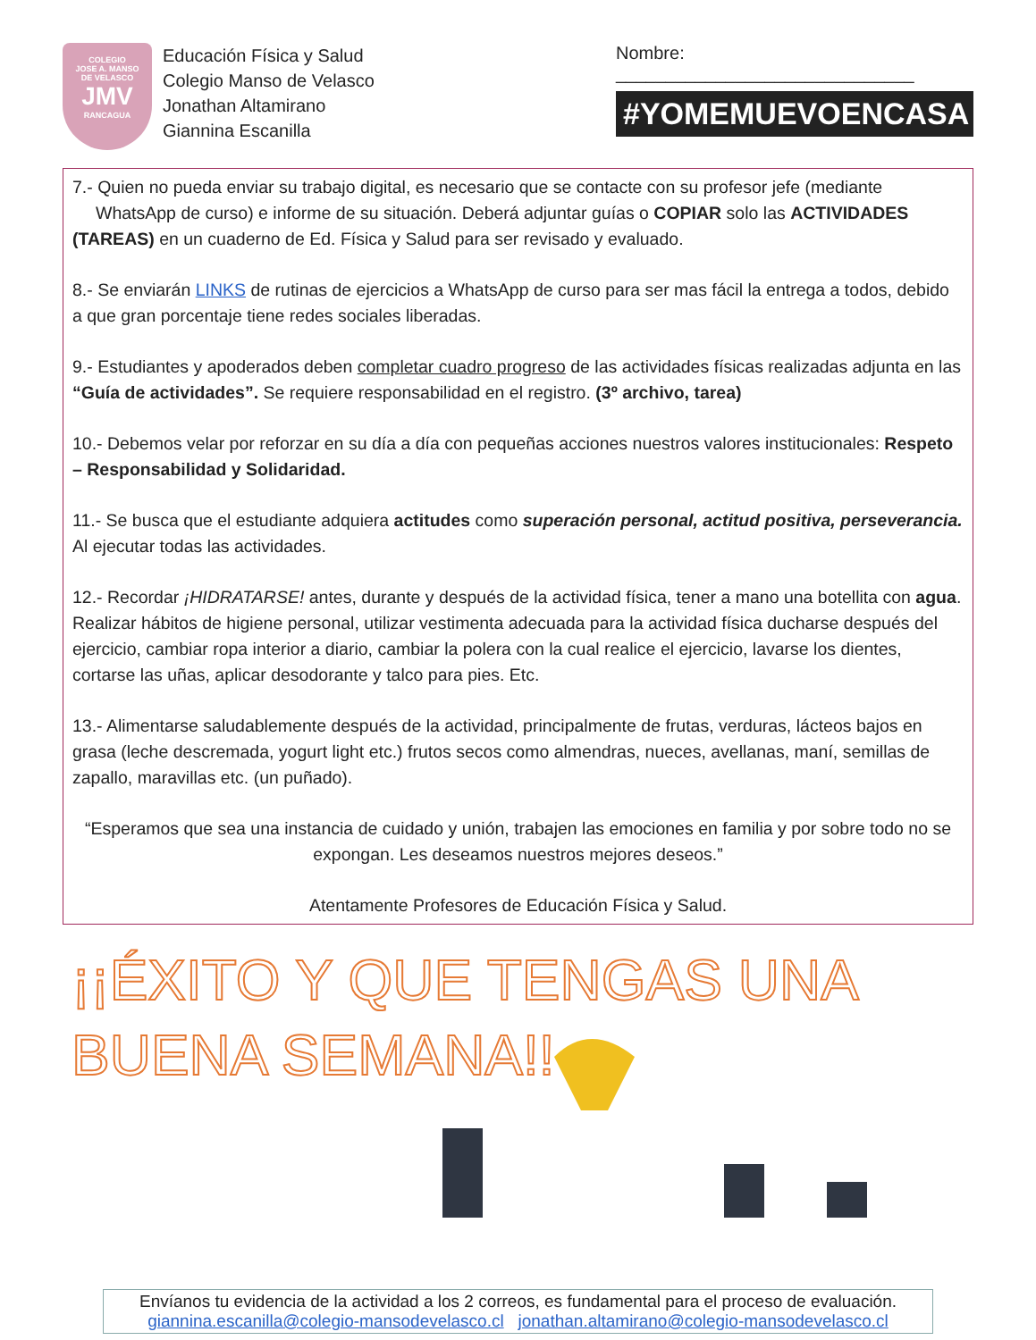COLEGIO
JOSE A. MANSO
DE VELASCO
JMV
RANCAGUA
Educación Física y Salud
Colegio Manso de Velasco
Jonathan Altamirano
Giannina Escanilla
Nombre: ______________________________
#YOMEMUEVOENCASA
7.- Quien no pueda enviar su trabajo digital, es necesario que se contacte con su profesor jefe (mediante WhatsApp de curso) e informe de su situación. Deberá adjuntar guías o COPIAR solo las ACTIVIDADES (TAREAS) en un cuaderno de Ed. Física y Salud para ser revisado y evaluado.
8.- Se enviarán LINKS de rutinas de ejercicios a WhatsApp de curso para ser mas fácil la entrega a todos, debido a que gran porcentaje tiene redes sociales liberadas.
9.- Estudiantes y apoderados deben completar cuadro progreso de las actividades físicas realizadas adjunta en las “Guía de actividades”. Se requiere responsabilidad en el registro. (3º archivo, tarea)
10.- Debemos velar por reforzar en su día a día con pequeñas acciones nuestros valores institucionales: Respeto – Responsabilidad y Solidaridad.
11.- Se busca que el estudiante adquiera actitudes como superación personal, actitud positiva, perseverancia. Al ejecutar todas las actividades.
12.- Recordar ¡HIDRATARSE! antes, durante y después de la actividad física, tener a mano una botellita con agua. Realizar hábitos de higiene personal, utilizar vestimenta adecuada para la actividad física ducharse después del ejercicio, cambiar ropa interior a diario, cambiar la polera con la cual realice el ejercicio, lavarse los dientes, cortarse las uñas, aplicar desodorante y talco para pies. Etc.
13.- Alimentarse saludablemente después de la actividad, principalmente de frutas, verduras, lácteos bajos en grasa (leche descremada, yogurt light etc.) frutos secos como almendras, nueces, avellanas, maní, semillas de zapallo, maravillas etc. (un puñado).
“Esperamos que sea una instancia de cuidado y unión, trabajen las emociones en familia y por sobre todo no se expongan. Les deseamos nuestros mejores deseos.”
Atentamente Profesores de Educación Física y Salud.
¡¡ÉXITO Y QUE TENGAS UNA BUENA SEMANA!!
Envíanos tu evidencia de la actividad a los 2 correos, es fundamental para el proceso de evaluación.
giannina.escanilla@colegio-mansodevelasco.cl jonathan.altamirano@colegio-mansodevelasco.cl